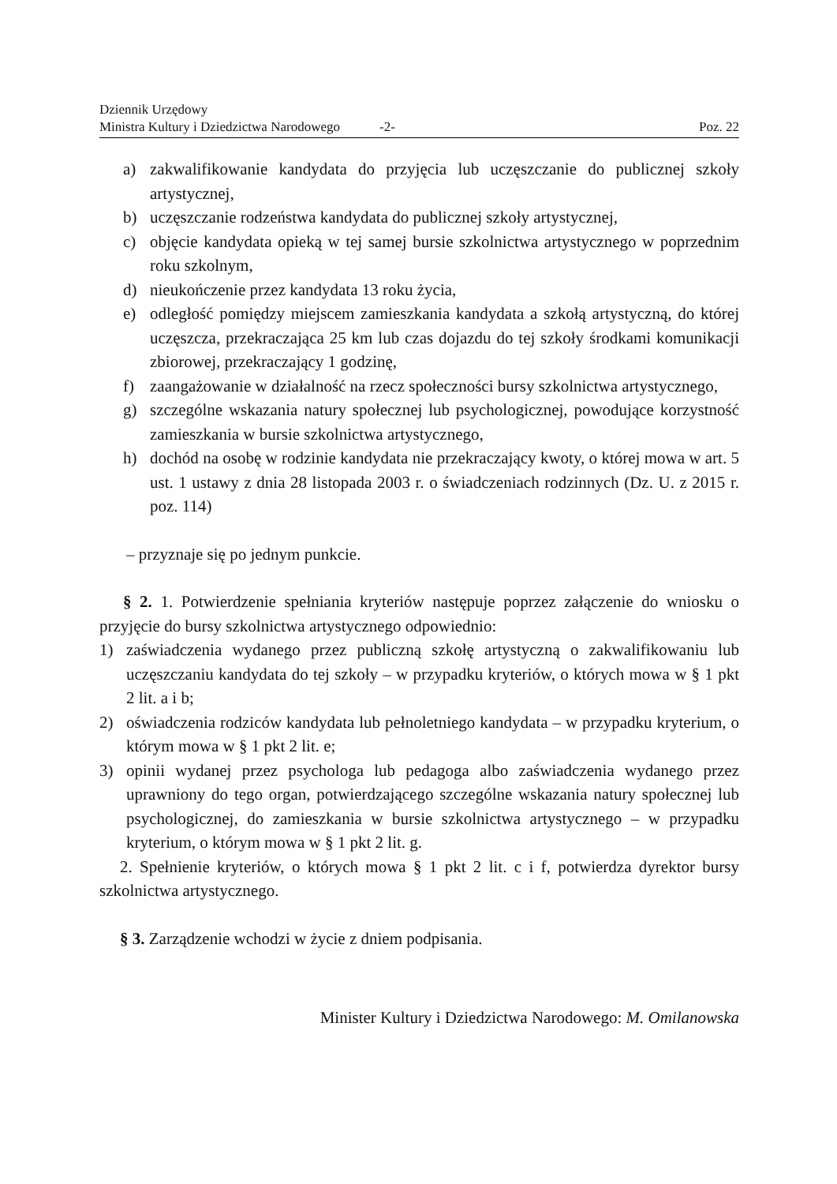Dziennik Urzędowy
Ministra Kultury i Dziedzictwa Narodowego -2- Poz. 22
a) zakwalifikowanie kandydata do przyjęcia lub uczęszczanie do publicznej szkoły artystycznej,
b) uczęszczanie rodzeństwa kandydata do publicznej szkoły artystycznej,
c) objęcie kandydata opieką w tej samej bursie szkolnictwa artystycznego w poprzednim roku szkolnym,
d) nieukończenie przez kandydata 13 roku życia,
e) odległość pomiędzy miejscem zamieszkania kandydata a szkołą artystyczną, do której uczęszcza, przekraczająca 25 km lub czas dojazdu do tej szkoły środkami komunikacji zbiorowej, przekraczający 1 godzinę,
f) zaangażowanie w działalność na rzecz społeczności bursy szkolnictwa artystycznego,
g) szczególne wskazania natury społecznej lub psychologicznej, powodujące korzystność zamieszkania w bursie szkolnictwa artystycznego,
h) dochód na osobę w rodzinie kandydata nie przekraczający kwoty, o której mowa w art. 5 ust. 1 ustawy z dnia 28 listopada 2003 r. o świadczeniach rodzinnych (Dz. U. z 2015 r. poz. 114)
– przyznaje się po jednym punkcie.
§ 2. 1. Potwierdzenie spełniania kryteriów następuje poprzez załączenie do wniosku o przyjęcie do bursy szkolnictwa artystycznego odpowiednio:
1) zaświadczenia wydanego przez publiczną szkołę artystyczną o zakwalifikowaniu lub uczęszczaniu kandydata do tej szkoły – w przypadku kryteriów, o których mowa w § 1 pkt 2 lit. a i b;
2) oświadczenia rodziców kandydata lub pełnoletniego kandydata – w przypadku kryterium, o którym mowa w § 1 pkt 2 lit. e;
3) opinii wydanej przez psychologa lub pedagoga albo zaświadczenia wydanego przez uprawniony do tego organ, potwierdzającego szczególne wskazania natury społecznej lub psychologicznej, do zamieszkania w bursie szkolnictwa artystycznego – w przypadku kryterium, o którym mowa w § 1 pkt 2 lit. g.
2. Spełnienie kryteriów, o których mowa § 1 pkt 2 lit. c i f, potwierdza dyrektor bursy szkolnictwa artystycznego.
§ 3. Zarządzenie wchodzi w życie z dniem podpisania.
Minister Kultury i Dziedzictwa Narodowego: M. Omilanowska